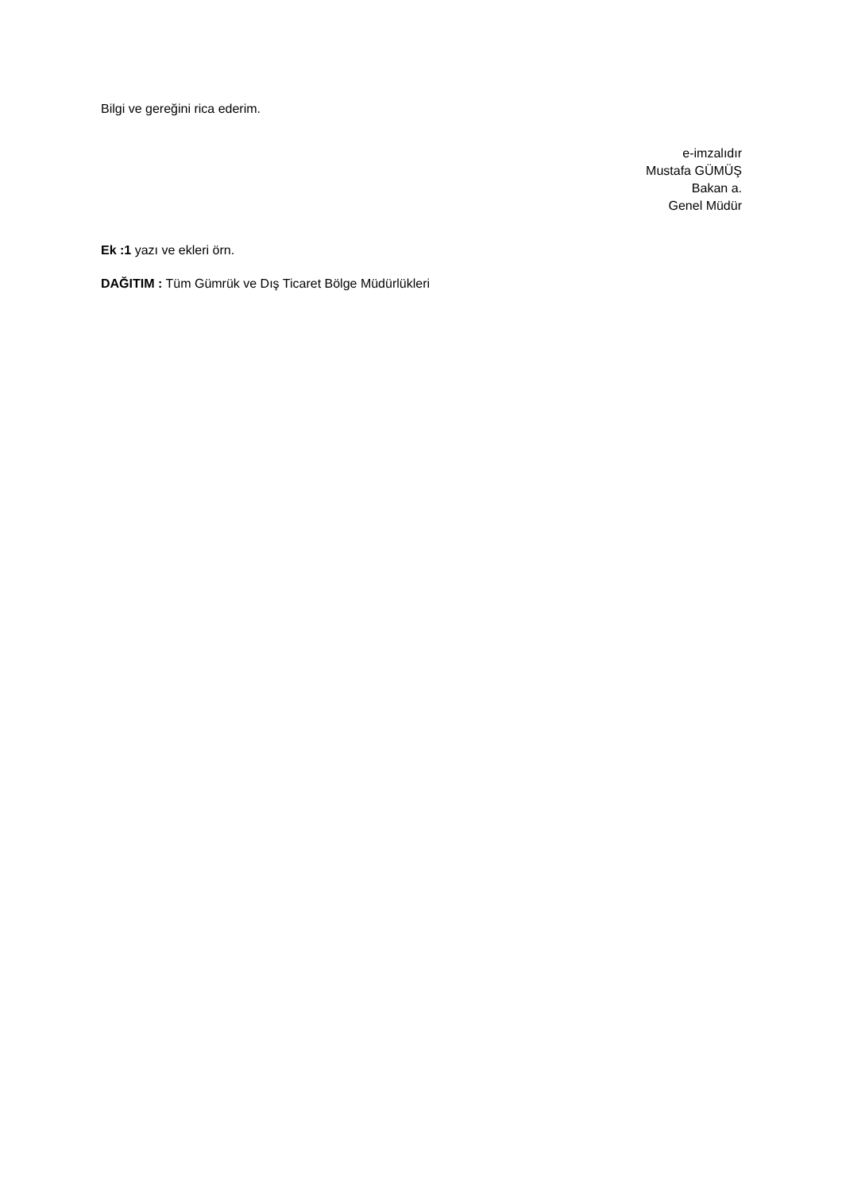Bilgi ve gereğini rica ederim.
e-imzalıdır
Mustafa GÜMÜŞ
Bakan a.
Genel Müdür
Ek :1 yazı ve ekleri örn.
DAĞITIM : Tüm Gümrük ve Dış Ticaret Bölge Müdürlükleri